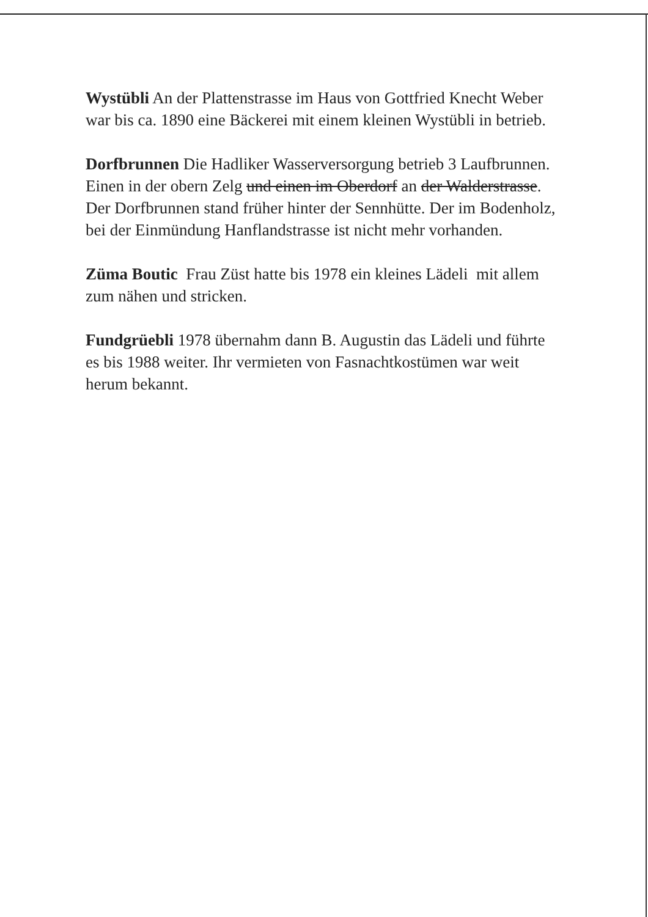Wystübli An der Plattenstrasse im Haus von Gottfried Knecht Weber war bis ca. 1890 eine Bäckerei mit einem kleinen Wystübli in betrieb.
Dorfbrunnen Die Hadliker Wasserversorgung betrieb 3 Laufbrunnen. Einen in der obern Zelg und einen im Oberdorf an der Walderstrasse. Der Dorfbrunnen stand früher hinter der Sennhütte. Der im Bodenholz, bei der Einmündung Hanflandstrasse ist nicht mehr vorhanden.
Züma Boutic Frau Züst hatte bis 1978 ein kleines Lädeli mit allem zum nähen und stricken.
Fundgrüebli 1978 übernahm dann B. Augustin das Lädeli und führte es bis 1988 weiter. Ihr vermieten von Fasnachtkostümen war weit herum bekannt.